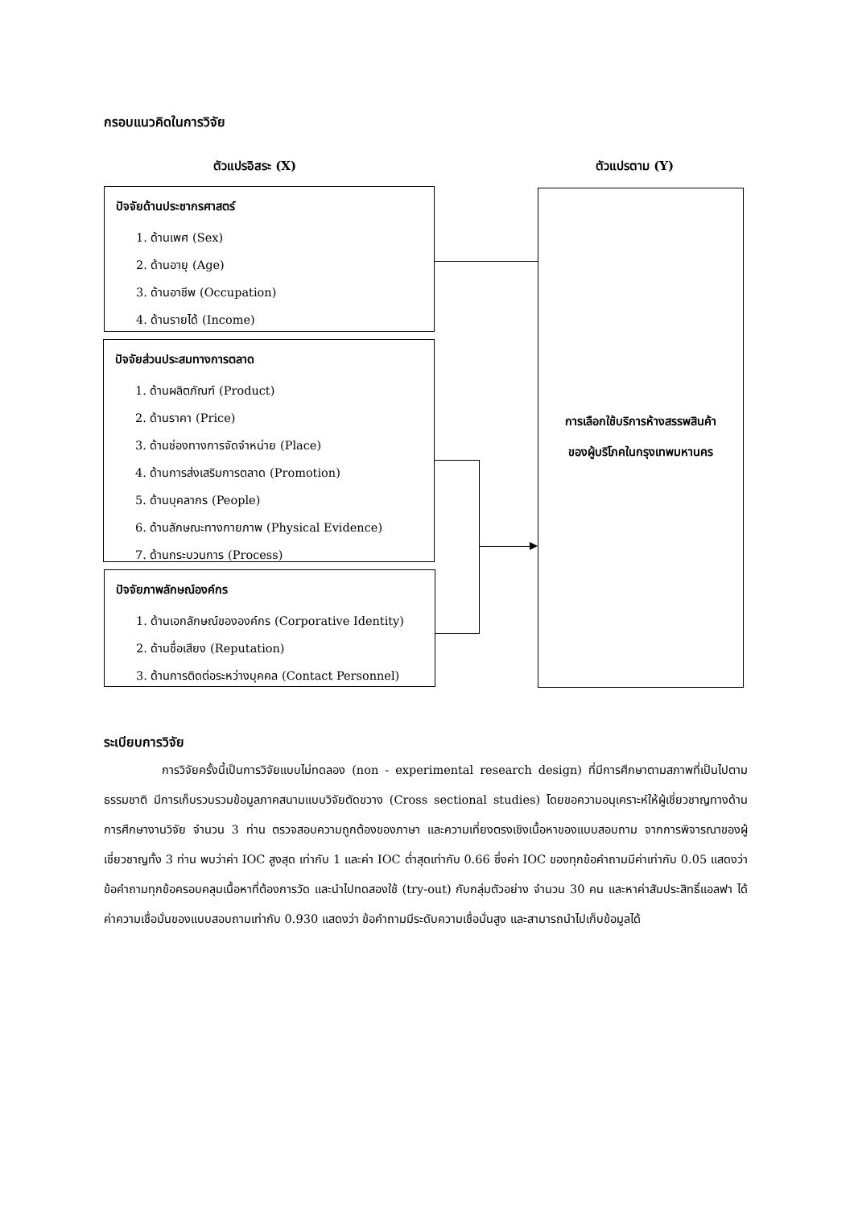กรอบแนวคิดในการวิจัย
ตัวแปรอิสระ (X) ตัวแปรตาม (Y)
ปัจจัยด้านประชากรศาสตร์
1. ด้านเพศ (Sex)
2. ด้านอายุ (Age)
3. ด้านอาชีพ (Occupation)
4. ด้านรายได้ (Income)
ปัจจัยส่วนประสมทางการตลาด
1. ด้านผลิตภัณฑ์ (Product)
2. ด้านราคา (Price)
3. ด้านช่องทางการจัดจำหน่าย (Place)
4. ด้านการส่งเสริมการตลาด (Promotion)
5. ด้านบุคลากร (People)
6. ด้านลักษณะทางกายภาพ (Physical Evidence)
7. ด้านกระบวนการ (Process)
ปัจจัยภาพลักษณ์องค์กร
1. ด้านเอกลักษณ์ขององค์กร (Corporative Identity)
2. ด้านชื่อเสียง (Reputation)
3. ด้านการติดต่อระหว่างบุคคล (Contact Personnel)
การเลือกใช้บริการห้างสรรพสินค้า
ของผู้บริโภคในกรุงเทพมหานคร
ระเบียบการวิจัย
การวิจัยครั้งนี้เป็นการวิจัยแบบไม่ทดลอง (non - experimental research design) ที่มีการศึกษาตามสภาพที่เป็นไปตามธรรมชาติ มีการเก็บรวบรวมข้อมูลภาคสนามแบบวิจัยตัดขวาง (Cross sectional studies) โดยขอความอนุเคราะห์ให้ผู้เชี่ยวชาญทางด้านการศึกษางานวิจัย จำนวน 3 ท่าน ตรวจสอบความถูกต้องของภาษา และความเที่ยงตรงเชิงเนื้อหาของแบบสอบถาม จากการพิจารณาของผู้เชี่ยวชาญทั้ง 3 ท่าน พบว่าค่า IOC สูงสุด เท่ากับ 1 และค่า IOC ต่ำสุดเท่ากับ 0.66 ซึ่งค่า IOC ของทุกข้อคำถามมีค่าเท่ากับ 0.05 แสดงว่าข้อคำถามทุกข้อครอบคลุมเนื้อหาที่ต้องการวัด และนำไปทดสองใช้ (try-out) กับกลุ่มตัวอย่าง จำนวน 30 คน และหาค่าสัมประสิทธิ์แอลฟา ได้ค่าความเชื่อมั่นของแบบสอบถามเท่ากับ 0.930 แสดงว่า ข้อคำถามมีระดับความเชื่อมั่นสูง และสามารถนำไปเก็บข้อมูลได้